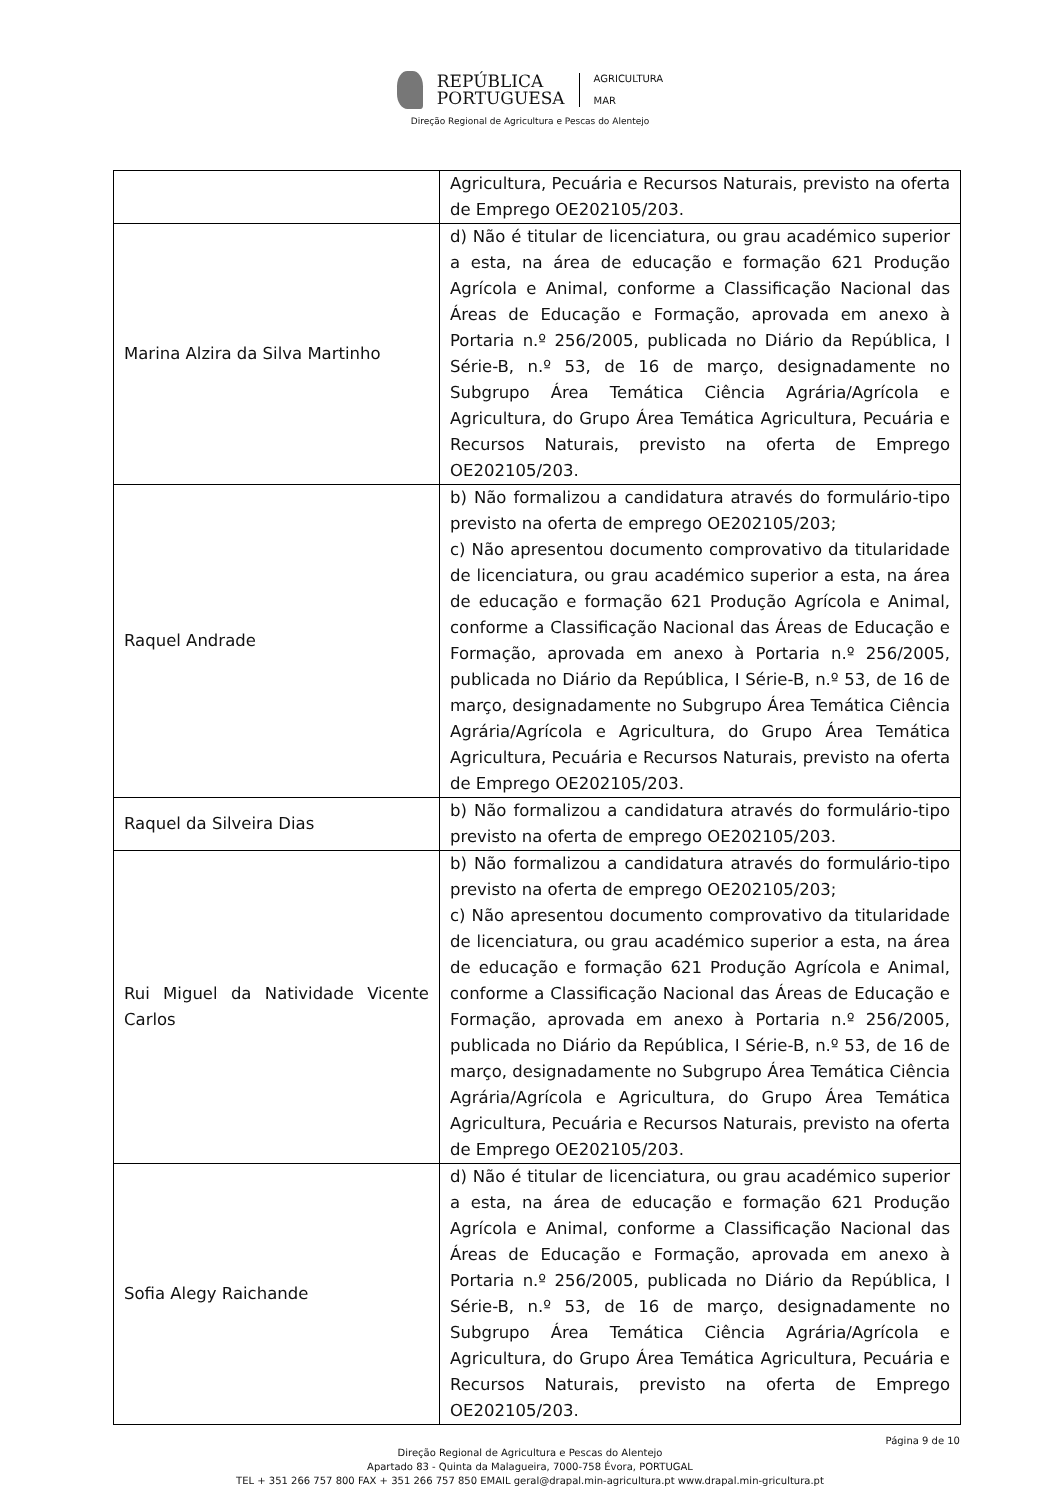REPÚBLICA
PORTUGUESA
AGRICULTURA
MAR
Direção Regional de Agricultura e Pescas do Alentejo
| | Agricultura, Pecuária e Recursos Naturais, previsto na oferta de Emprego OE202105/203. |
| Marina Alzira da Silva Martinho | d) Não é titular de licenciatura, ou grau académico superior a esta, na área de educação e formação 621 Produção Agrícola e Animal, conforme a Classificação Nacional das Áreas de Educação e Formação, aprovada em anexo à Portaria n.º 256/2005, publicada no Diário da República, I Série-B, n.º 53, de 16 de março, designadamente no Subgrupo Área Temática Ciência Agrária/Agrícola e Agricultura, do Grupo Área Temática Agricultura, Pecuária e Recursos Naturais, previsto na oferta de Emprego OE202105/203. |
| Raquel Andrade | b) Não formalizou a candidatura através do formulário-tipo previsto na oferta de emprego OE202105/203; c) Não apresentou documento comprovativo da titularidade de licenciatura, ou grau académico superior a esta, na área de educação e formação 621 Produção Agrícola e Animal, conforme a Classificação Nacional das Áreas de Educação e Formação, aprovada em anexo à Portaria n.º 256/2005, publicada no Diário da República, I Série-B, n.º 53, de 16 de março, designadamente no Subgrupo Área Temática Ciência Agrária/Agrícola e Agricultura, do Grupo Área Temática Agricultura, Pecuária e Recursos Naturais, previsto na oferta de Emprego OE202105/203. |
| Raquel da Silveira Dias | b) Não formalizou a candidatura através do formulário-tipo previsto na oferta de emprego OE202105/203. |
| Rui Miguel da Natividade Vicente Carlos | b) Não formalizou a candidatura através do formulário-tipo previsto na oferta de emprego OE202105/203; c) Não apresentou documento comprovativo da titularidade de licenciatura, ou grau académico superior a esta, na área de educação e formação 621 Produção Agrícola e Animal, conforme a Classificação Nacional das Áreas de Educação e Formação, aprovada em anexo à Portaria n.º 256/2005, publicada no Diário da República, I Série-B, n.º 53, de 16 de março, designadamente no Subgrupo Área Temática Ciência Agrária/Agrícola e Agricultura, do Grupo Área Temática Agricultura, Pecuária e Recursos Naturais, previsto na oferta de Emprego OE202105/203. |
| Sofia Alegy Raichande | d) Não é titular de licenciatura, ou grau académico superior a esta, na área de educação e formação 621 Produção Agrícola e Animal, conforme a Classificação Nacional das Áreas de Educação e Formação, aprovada em anexo à Portaria n.º 256/2005, publicada no Diário da República, I Série-B, n.º 53, de 16 de março, designadamente no Subgrupo Área Temática Ciência Agrária/Agrícola e Agricultura, do Grupo Área Temática Agricultura, Pecuária e Recursos Naturais, previsto na oferta de Emprego OE202105/203. |
Página 9 de 10
Direção Regional de Agricultura e Pescas do Alentejo
Apartado 83 - Quinta da Malagueira, 7000-758 Évora, PORTUGAL
TEL + 351 266 757 800 FAX + 351 266 757 850 EMAIL geral@drapal.min-agricultura.pt www.drapal.min-gricultura.pt